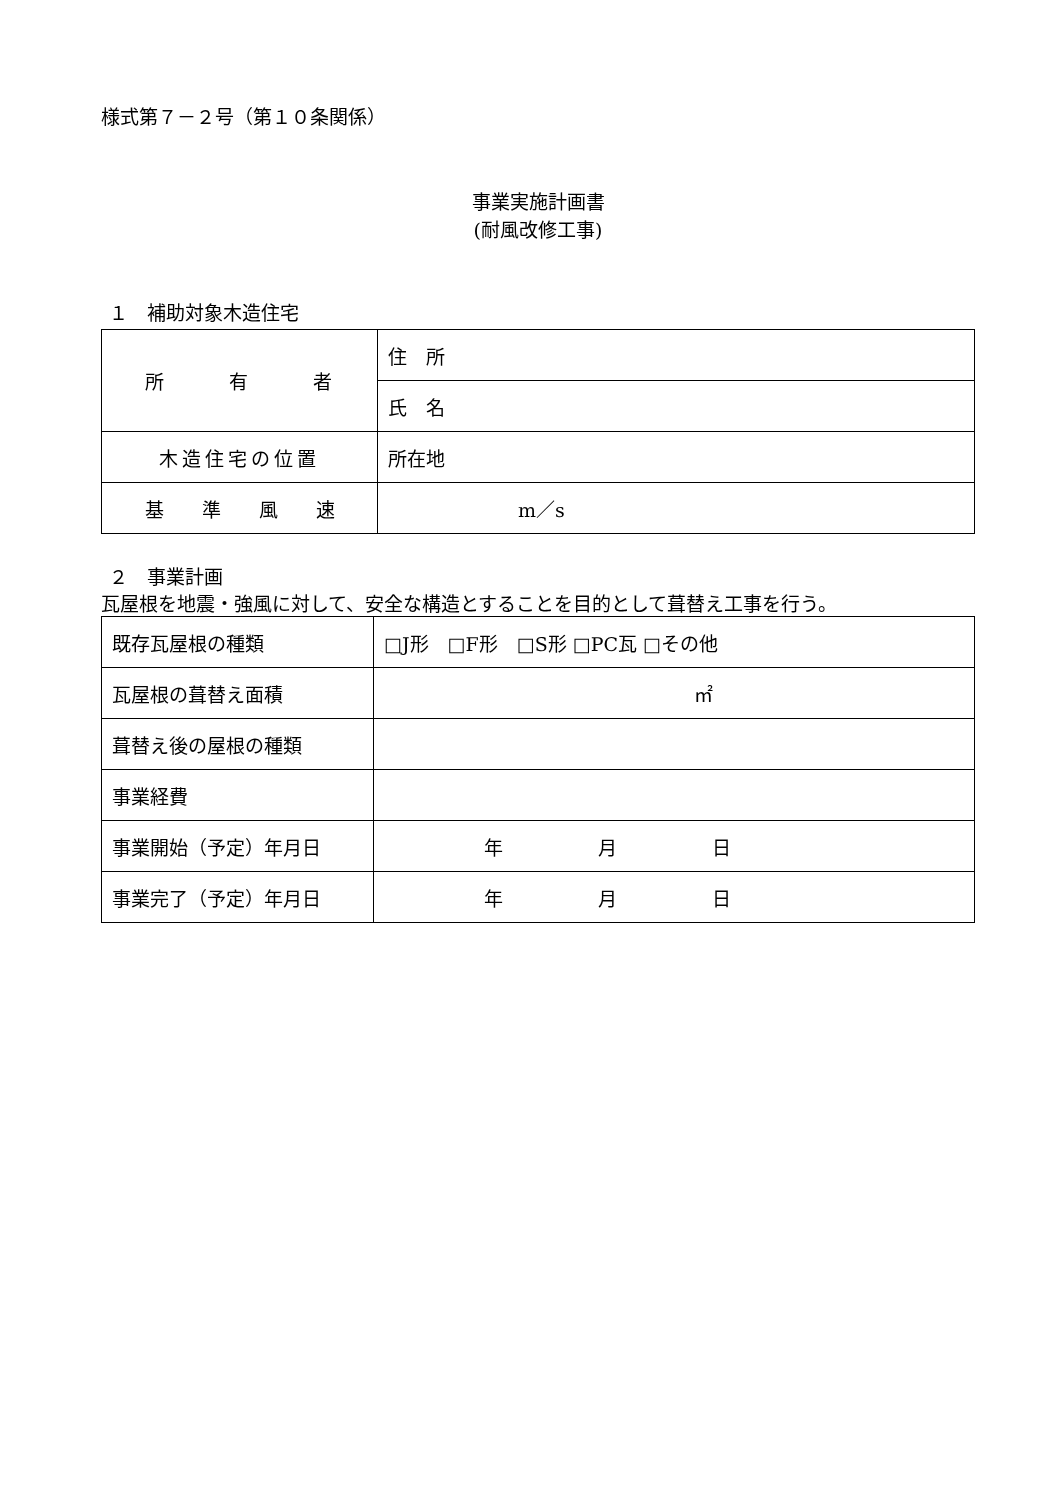様式第７－２号（第１０条関係）
事業実施計画書
(耐風改修工事)
１　補助対象木造住宅
| 所 有 者 | 住 所 |
| | 氏 名 |
| 木造住宅の位置 | 所在地 |
| 基 準 風 速 | m／s |
２　事業計画
瓦屋根を地震・強風に対して、安全な構造とすることを目的として葺替え工事を行う。
| 既存瓦屋根の種類 | □J形 □F形 □S形 □PC瓦 □その他 |
| 瓦屋根の葺替え面積 | ㎡ |
| 葺替え後の屋根の種類 | |
| 事業経費 | |
| 事業開始（予定）年月日 | 年 月 日 |
| 事業完了（予定）年月日 | 年 月 日 |